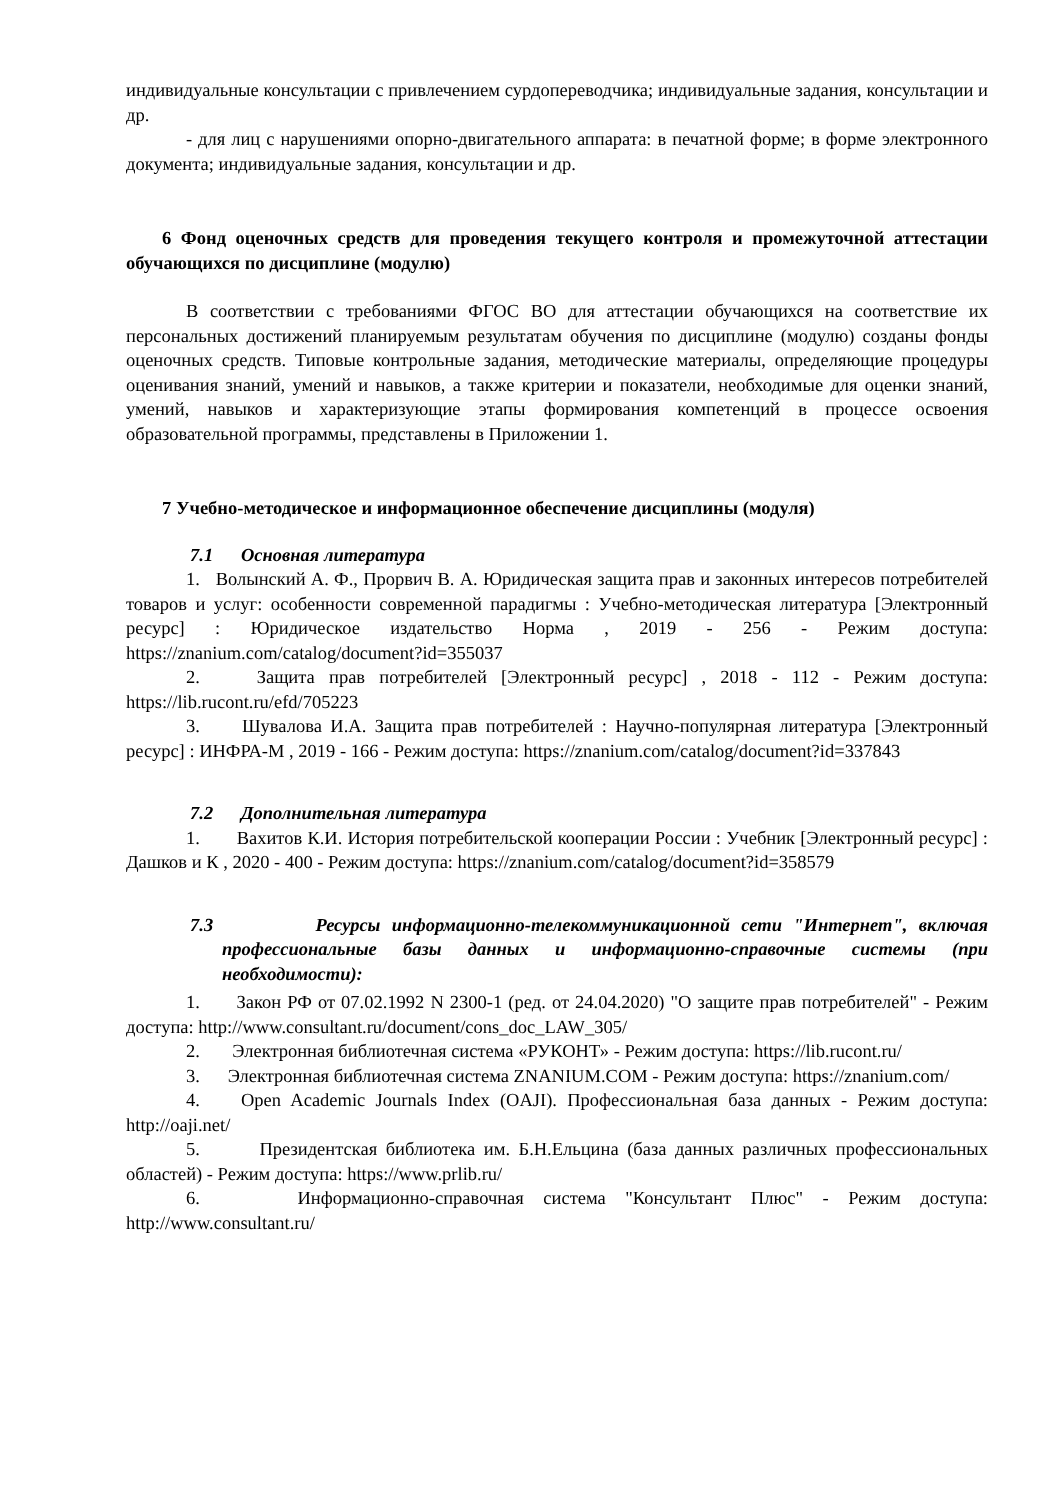индивидуальные консультации с привлечением сурдопереводчика; индивидуальные задания, консультации и др.
- для лиц с нарушениями опорно-двигательного аппарата: в печатной форме; в форме электронного документа; индивидуальные задания, консультации и др.
6 Фонд оценочных средств для проведения текущего контроля и промежуточной аттестации обучающихся по дисциплине (модулю)
В соответствии с требованиями ФГОС ВО для аттестации обучающихся на соответствие их персональных достижений планируемым результатам обучения по дисциплине (модулю) созданы фонды оценочных средств. Типовые контрольные задания, методические материалы, определяющие процедуры оценивания знаний, умений и навыков, а также критерии и показатели, необходимые для оценки знаний, умений, навыков и характеризующие этапы формирования компетенций в процессе освоения образовательной программы, представлены в Приложении 1.
7 Учебно-методическое и информационное обеспечение дисциплины (модуля)
7.1 Основная литература
1. Волынский А. Ф., Прорвич В. А. Юридическая защита прав и законных интересов потребителей товаров и услуг: особенности современной парадигмы : Учебно-методическая литература [Электронный ресурс] : Юридическое издательство Норма , 2019 - 256 - Режим доступа: https://znanium.com/catalog/document?id=355037
2. Защита прав потребителей [Электронный ресурс] , 2018 - 112 - Режим доступа: https://lib.rucont.ru/efd/705223
3. Шувалова И.А. Защита прав потребителей : Научно-популярная литература [Электронный ресурс] : ИНФРА-М , 2019 - 166 - Режим доступа: https://znanium.com/catalog/document?id=337843
7.2 Дополнительная литература
1. Вахитов К.И. История потребительской кооперации России : Учебник [Электронный ресурс] : Дашков и К , 2020 - 400 - Режим доступа: https://znanium.com/catalog/document?id=358579
7.3 Ресурсы информационно-телекоммуникационной сети "Интернет", включая профессиональные базы данных и информационно-справочные системы (при необходимости):
1. Закон РФ от 07.02.1992 N 2300-1 (ред. от 24.04.2020) "О защите прав потребителей" - Режим доступа: http://www.consultant.ru/document/cons_doc_LAW_305/
2. Электронная библиотечная система «РУКОНТ» - Режим доступа: https://lib.rucont.ru/
3. Электронная библиотечная система ZNANIUM.COM - Режим доступа: https://znanium.com/
4. Open Academic Journals Index (OAJI). Профессиональная база данных - Режим доступа: http://oaji.net/
5. Президентская библиотека им. Б.Н.Ельцина (база данных различных профессиональных областей) - Режим доступа: https://www.prlib.ru/
6. Информационно-справочная система "Консультант Плюс" - Режим доступа: http://www.consultant.ru/